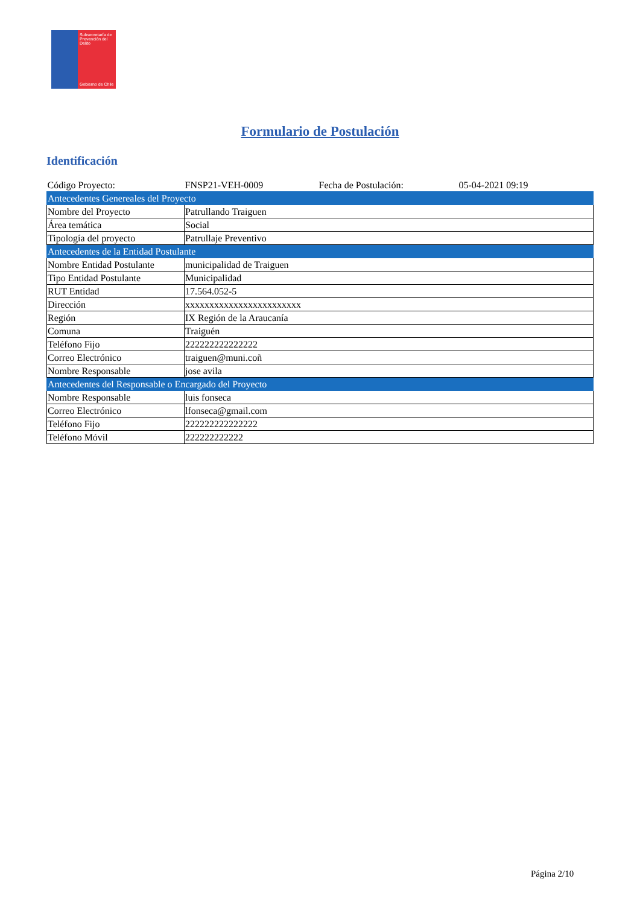Subsecretaría de Prevención del Delito
Gobierno de Chile
Formulario de Postulación
Identificación
| Código Proyecto: | FNSP21-VEH-0009 | Fecha de Postulación: | 05-04-2021 09:19 |
| Antecedentes Genereales del Proyecto | | | |
| Nombre del Proyecto | Patrullando Traiguen | | |
| Área temática | Social | | |
| Tipología del proyecto | Patrullaje Preventivo | | |
| Antecedentes de la Entidad Postulante | | | |
| Nombre Entidad Postulante | municipalidad de Traiguen | | |
| Tipo Entidad Postulante | Municipalidad | | |
| RUT Entidad | 17.564.052-5 | | |
| Dirección | xxxxxxxxxxxxxxxxxxxxxxxx | | |
| Región | IX Región de la Araucanía | | |
| Comuna | Traiguén | | |
| Teléfono Fijo | 222222222222222 | | |
| Correo Electrónico | traiguen@muni.coñ | | |
| Nombre Responsable | jose avila | | |
| Antecedentes del Responsable o Encargado del Proyecto | | | |
| Nombre Responsable | luis fonseca | | |
| Correo Electrónico | lfonseca@gmail.com | | |
| Teléfono Fijo | 222222222222222 | | |
| Teléfono Móvil | 222222222222 | | |
Página 2/10